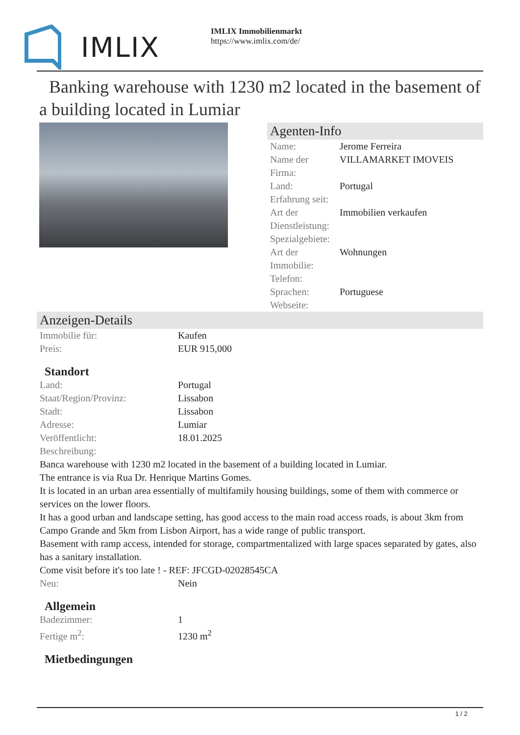IMLIX
IMLIX Immobilienmarkt
https://www.imlix.com/de/
Banking warehouse with 1230 m2 located in the basement of a building located in Lumiar
Agenten-Info
| Name: | Jerome Ferreira |
| Name der Firma: | VILLAMARKET IMOVEIS |
| Land: | Portugal |
| Erfahrung seit: | |
| Art der Dienstleistung: | Immobilien verkaufen |
| Spezialgebiete: | |
| Art der Immobilie: | Wohnungen |
| Telefon: | |
| Sprachen: | Portuguese |
| Webseite: | |
Anzeigen-Details
| Immobilie für: | Kaufen |
| Preis: | EUR 915,000 |
Standort
| Land: | Portugal |
| Staat/Region/Provinz: | Lissabon |
| Stadt: | Lissabon |
| Adresse: | Lumiar |
| Veröffentlicht: | 18.01.2025 |
| Beschreibung: | |
Banca warehouse with 1230 m2 located in the basement of a building located in Lumiar.
The entrance is via Rua Dr. Henrique Martins Gomes.
It is located in an urban area essentially of multifamily housing buildings, some of them with commerce or services on the lower floors.
It has a good urban and landscape setting, has good access to the main road access roads, is about 3km from Campo Grande and 5km from Lisbon Airport, has a wide range of public transport.
Basement with ramp access, intended for storage, compartmentalized with large spaces separated by gates, also has a sanitary installation.
Come visit before it's too late ! - REF: JFCGD-02028545CA
| Neu: | Nein |
Allgemein
| Badezimmer: | 1 |
| Fertige m<sup>2</sup>: | 1230 m<sup>2</sup> |
Mietbedingungen
1 / 2